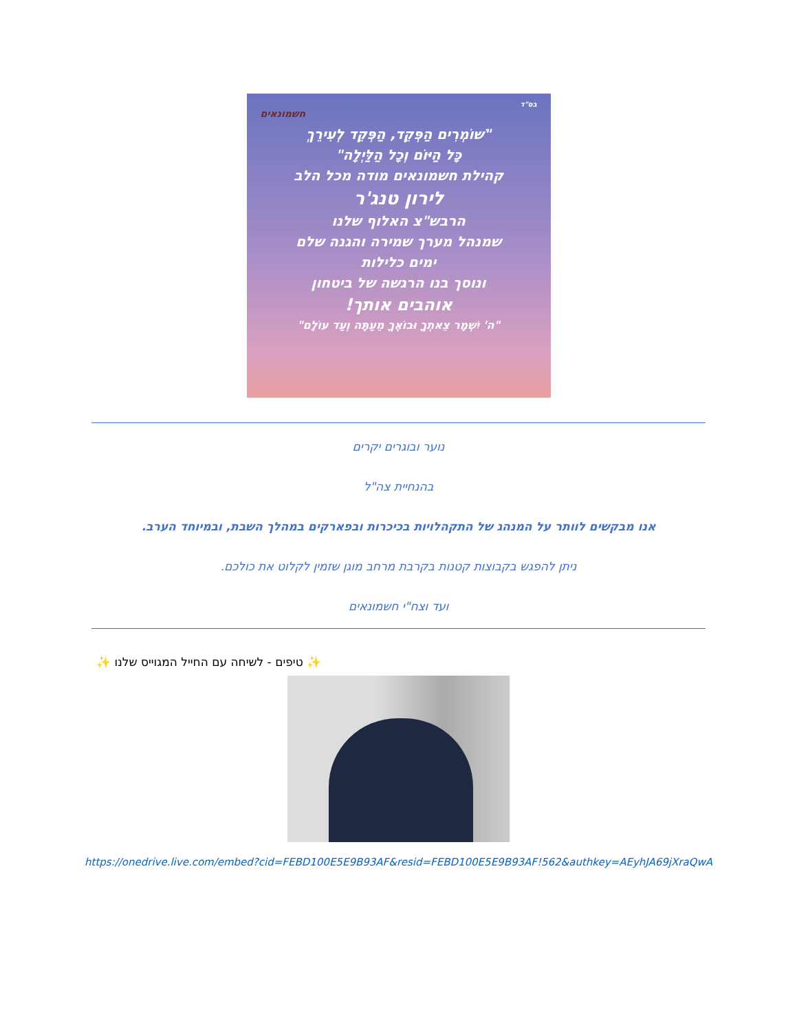בס"ד
חשמונאים
"שׁוֹמְרִים הַפְּקֵד, הַפְּקֵד לְעִירֵךְ
כָּל הַיּוֹם וְכָל הַלַּיְלָה"
קהילת חשמונאים מודה מכל הלב
לירון טנג'ר
הרבש"צ האלוף שלנו
שמנהל מערך שמירה והגנה שלם
ימים כלילות
ונוסך בנו הרגשה של ביטחון
אוהבים אותך!
"ה' יִשְׁמָר צֵאתְךָ וּבוֹאֶךָ מֵעַתָּה וְעַד עוֹלָם"
נוער ובוגרים יקרים
בהנחיית צה"ל
אנו מבקשים לוותר על המנהג של התקהלויות בכיכרות ובפארקים במהלך השבת, ובמיוחד הערב.
ניתן להפגש בקבוצות קטנות בקרבת מרחב מוגן שזמין לקלוט את כולכם.
ועד וצח"י חשמונאים
✨ טיפים - לשיחה עם החייל המגוייס שלנו ✨
https://onedrive.live.com/embed?cid=FEBD100E5E9B93AF&resid=FEBD100E5E9B93AF!562&authkey=AEyhJA69jXraQwA